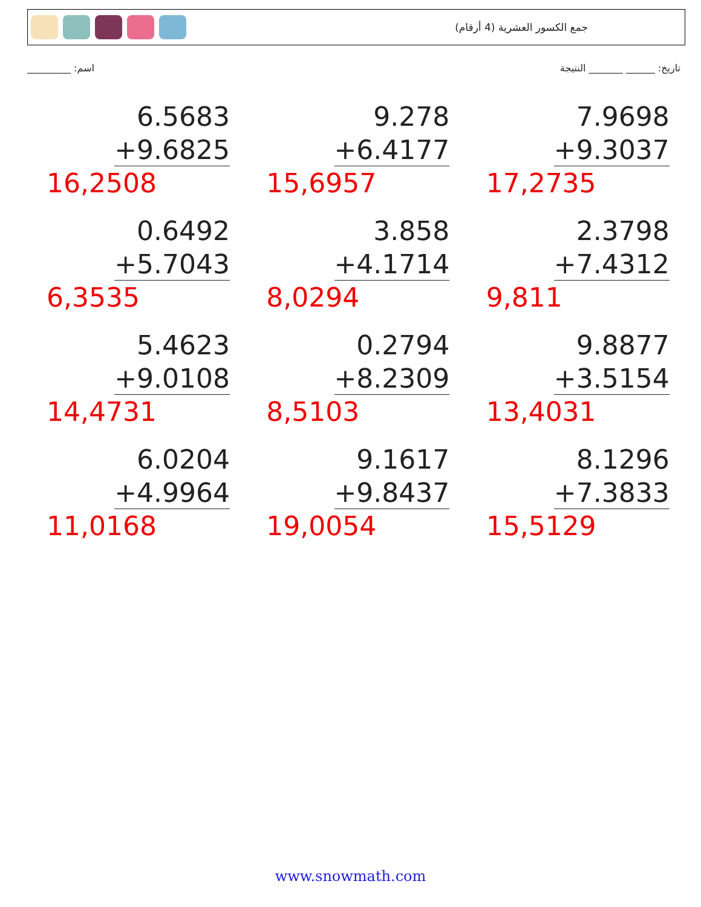جمع الكسور العشرية (4 أرقام)
تاريخ: ______ _______ النتيجة اسم: _________
6.5683
+9.6825
16,2508
9.278
+6.4177
15,6957
7.9698
+9.3037
17,2735
0.6492
+5.7043
6,3535
3.858
+4.1714
8,0294
2.3798
+7.4312
9,811
5.4623
+9.0108
14,4731
0.2794
+8.2309
8,5103
9.8877
+3.5154
13,4031
6.0204
+4.9964
11,0168
9.1617
+9.8437
19,0054
8.1296
+7.3833
15,5129
www.snowmath.com